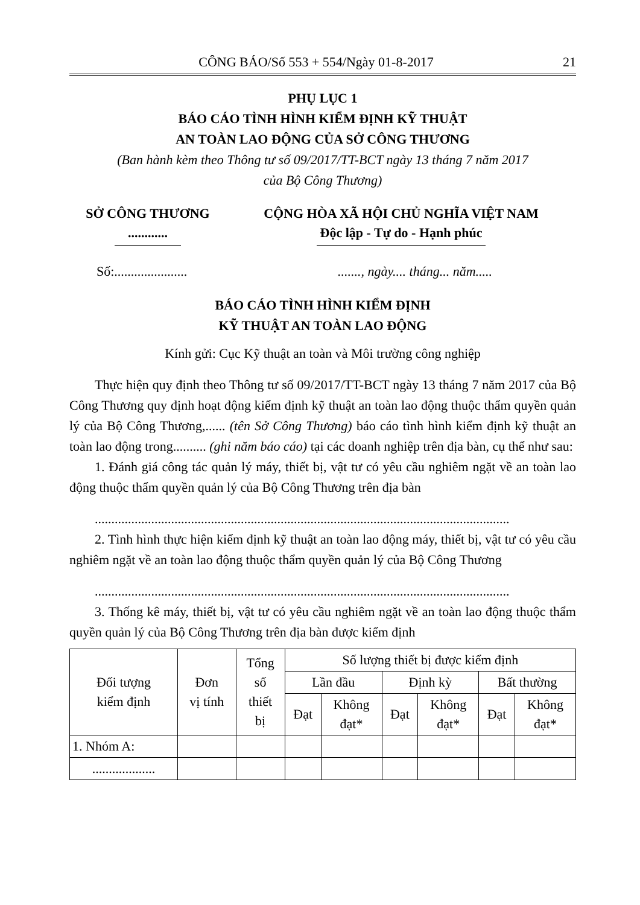CÔNG BÁO/Số 553 + 554/Ngày 01-8-2017 21
PHỤ LỤC 1
BÁO CÁO TÌNH HÌNH KIỂM ĐỊNH KỸ THUẬT
AN TOÀN LAO ĐỘNG CỦA SỞ CÔNG THƯƠNG
(Ban hành kèm theo Thông tư số 09/2017/TT-BCT ngày 13 tháng 7 năm 2017
của Bộ Công Thương)
SỞ CÔNG THƯƠNG
............
CỘNG HÒA XÃ HỘI CHỦ NGHĨA VIỆT NAM
Độc lập - Tự do - Hạnh phúc
Số:...................... ......., ngày.... tháng... năm.....
BÁO CÁO TÌNH HÌNH KIỂM ĐỊNH
KỸ THUẬT AN TOÀN LAO ĐỘNG
Kính gửi: Cục Kỹ thuật an toàn và Môi trường công nghiệp
Thực hiện quy định theo Thông tư số 09/2017/TT-BCT ngày 13 tháng 7 năm 2017 của Bộ Công Thương quy định hoạt động kiểm định kỹ thuật an toàn lao động thuộc thẩm quyền quản lý của Bộ Công Thương,...... (tên Sở Công Thương) báo cáo tình hình kiểm định kỹ thuật an toàn lao động trong.......... (ghi năm báo cáo) tại các doanh nghiệp trên địa bàn, cụ thể như sau:
1. Đánh giá công tác quản lý máy, thiết bị, vật tư có yêu cầu nghiêm ngặt về an toàn lao động thuộc thẩm quyền quản lý của Bộ Công Thương trên địa bàn
.............................................................................................................................
2. Tình hình thực hiện kiểm định kỹ thuật an toàn lao động máy, thiết bị, vật tư có yêu cầu nghiêm ngặt về an toàn lao động thuộc thẩm quyền quản lý của Bộ Công Thương
.............................................................................................................................
3. Thống kê máy, thiết bị, vật tư có yêu cầu nghiêm ngặt về an toàn lao động thuộc thẩm quyền quản lý của Bộ Công Thương trên địa bàn được kiểm định
| Đối tượng kiểm định | Đơn vị tính | Tổng số thiết bị | Số lượng thiết bị được kiểm định | | | | | |
| --- | --- | --- | --- | --- | --- | --- | --- | --- |
| | | | Lần đầu | | Định kỳ | | Bất thường | |
| | | | Đạt | Không đạt* | Đạt | Không đạt* | Đạt | Không đạt* |
| 1. Nhóm A: | | | | | | | | |
| ................... | | | | | | | | |